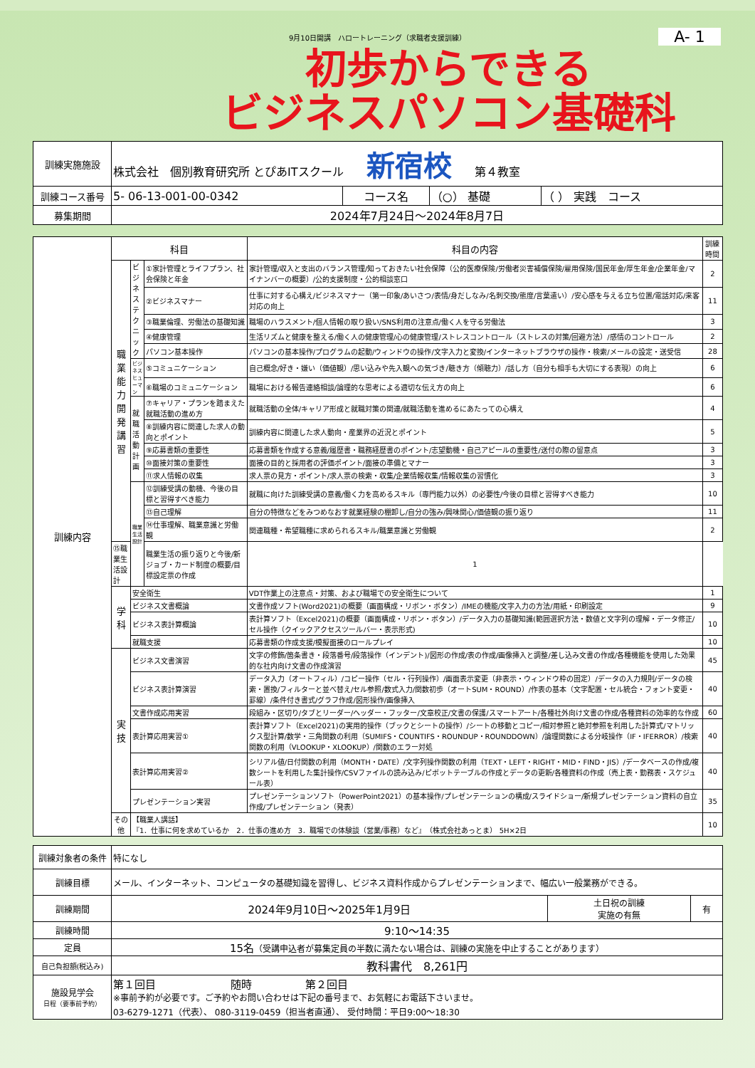9月10日開講　ハロートレーニング（求職者支援訓練）
A- 1
初歩からできる
ビジネスパソコン基礎科
| 訓練実施施設 | 株式会社 個別教育研究所 とぴあITスクール 新宿校 第４教室 | | | |
| 訓練コース番号 | 5- 06-13-001-00-0342 | コース名 | （○） 基礎 | （ ） 実践 コース |
| 募集期間 | 2024年7月24日～2024年8月7日 | | | |
| 訓練内容 | 科目 | | | 科目の内容 | 訓練時間 |
| | 職業能力開発講習 | ビジネステクニック | ①家計管理とライフプラン、社会保険と年金 | 家計管理/収入と支出のバランス管理/知っておきたい社会保障（公的医療保険/労働者災害補償保険/雇用保険/国民年金/厚生年金/企業年金/マイナンバーの概要）/公的支援制度・公的相談窓口 | 2 |
| | | | ②ビジネスマナー | 仕事に対する心構え/ビジネスマナー（第一印象/あいさつ/表情/身だしなみ/名刺交換/態度/言葉遣い）/安心感を与える立ち位置/電話対応/来客対応の向上 | 11 |
| | | | ③職業倫理、労働法の基礎知識 | 職場のハラスメント/個人情報の取り扱い/SNS利用の注意点/働く人を守る労働法 | 3 |
| | | | ④健康管理 | 生活リズムと健康を整える/働く人の健康管理/心の健康管理/ストレスコントロール（ストレスの対策/回避方法）/感情のコントロール | 2 |
| | | | パソコン基本操作 | パソコンの基本操作/プログラムの起動/ウィンドウの操作/文字入力と変換/インターネットブラウザの操作・検索/メールの設定・送受信 | 28 |
| | | ビジネスヒューマン | ⑤コミュニケーション | 自己概念/好き・嫌い（価値観）/思い込みや先入観への気づき/聴き方（傾聴力）/話し方（自分も相手も大切にする表現）の向上 | 6 |
| | | | ⑥職場のコミュニケーション | 職場における報告連絡相談/論理的な思考による適切な伝え方の向上 | 6 |
| | | 就職活動計画 | ⑦キャリア・プランを踏まえた就職活動の進め方 | 就職活動の全体/キャリア形成と就職対策の関連/就職活動を進めるにあたっての心構え | 4 |
| | | | ⑧訓練内容に関連した求人の動向とポイント | 訓練内容に関連した求人動向・産業界の近況とポイント | 5 |
| | | | ⑨応募書類の重要性 | 応募書類を作成する意義/履歴書・職務経歴書のポイント/志望動機・自己アピールの重要性/送付の際の留意点 | 3 |
| | | | ⑩面接対策の重要性 | 面接の目的と採用者の評価ポイント/面接の準備とマナー | 3 |
| | | | ⑪求人情報の収集 | 求人票の見方・ポイント/求人票の検索・収集/企業情報収集/情報収集の習慣化 | 3 |
| | | 職業生活設計 | ⑫訓練受講の動機、今後の目標と習得すべき能力 | 就職に向けた訓練受講の意義/働く力を高めるスキル（専門能力以外）の必要性/今後の目標と習得すべき能力 | 10 |
| | | | ⑬自己理解 | 自分の特徴などをみつめなおす就業経験の棚卸し/自分の強み/興味関心/価値観の振り返り | 11 |
| | | | ⑭仕事理解、職業意識と労働観 | 関連職種・希望職種に求められるスキル/職業意識と労働観 | 2 |
| | ⑮職業生活設計 | | 職業生活の振り返りと今後/新ジョブ・カード制度の概要/目標設定票の作成 | 1 | |
| | 学科 | 安全衛生 | | VDT作業上の注意点・対策、および職場での安全衛生について | 1 |
| | | ビジネス文書概論 | | 文書作成ソフト(Word2021)の概要（画面構成・リボン・ボタン）/IMEの機能/文字入力の方法/用紙・印刷設定 | 9 |
| | | ビジネス表計算概論 | | 表計算ソフト（Excel2021)の概要（画面構成・リボン・ボタン）/データ入力の基礎知識(範囲選択方法・数値と文字列の理解・データ修正/セル操作（クイックアクセスツールバー・表示形式) | 10 |
| | | 就職支援 | | 応募書類の作成支援/模擬面接のロールプレイ | 10 |
| | 実技 | ビジネス文書演習 | | 文字の修飾/箇条書き・段落番号/段落操作（インデント)/図形の作成/表の作成/画像挿入と調整/差し込み文書の作成/各種機能を使用した効果的な社内向け文書の作成演習 | 45 |
| | | ビジネス表計算演習 | | データ入力（オートフィル）/コピー操作（セル・行列操作）/画面表示変更（非表示・ウィンドウ枠の固定）/データの入力規則/データの検索・置換/フィルターと並べ替え/セル参照/数式入力/関数初歩（オートSUM・ROUND）/作表の基本（文字配置・セル統合・フォント変更・罫線）/条件付き書式/グラフ作成/図形操作/画像挿入 | 40 |
| | | 文書作成応用実習 | | 段組み・区切り/タブとリーダー/ヘッダー・フッター/文章校正/文書の保護/スマートアート/各種社外向け文書の作成/各種資料の効率的な作成 | 60 |
| | | 表計算応用実習① | | 表計算ソフト（Excel2021)の実用的操作（ブックとシートの操作）/シートの移動とコピー/相対参照と絶対参照を利用した計算式/マトリックス型計算/数学・三角関数の利用（SUMIFS・COUNTIFS・ROUNDUP・ROUNDDOWN）/論理関数による分岐操作（IF・IFERROR）/検索関数の利用（VLOOKUP・XLOOKUP）/関数のエラー対処 | 40 |
| | | 表計算応用実習② | | シリアル値/日付関数の利用（MONTH・DATE）/文字列操作関数の利用（TEXT・LEFT・RIGHT・MID・FIND・JIS）/データベースの作成/複数シートを利用した集計操作/CSVファイルの読み込み/ピボットテーブルの作成とデータの更新/各種資料の作成（売上表・勤務表・スケジュール表） | 40 |
| | | プレゼンテーション実習 | | プレゼンテーションソフト（PowerPoint2021）の基本操作/プレゼンテーションの構成/スライドショー/新規プレゼンテーション資料の自立作成/プレゼンテーション（発表） | 35 |
| | その他 | 【職業人講話】 『1．仕事に何を求めているか 2．仕事の進め方 3．職場での体験談（営業/事務）など』 （株式会社あっとま） 5H×2日 | | | 10 |
| 訓練対象者の条件 | 特になし | | |
| 訓練目標 | メール、インターネット、コンピュータの基礎知識を習得し、ビジネス資料作成からプレゼンテーションまで、幅広い一般業務ができる。 | | |
| 訓練期間 | 2024年9月10日～2025年1月9日 | 土日祝の訓練 実施の有無 | 有 |
| 訓練時間 | 9:10～14:35 | | |
| 定員 | 15名 （受講申込者が募集定員の半数に満たない場合は、訓練の実施を中止することがあります） | | |
| 自己負担額(税込み) | 教科書代 8,261円 | | |
| 施設見学会 日程（要事前予約） | 第１回目 随時 第２回目 ※事前予約が必要です。ご予約やお問い合わせは下記の番号まで、お気軽にお電話下さいませ。 03-6279-1271（代表）、 080-3119-0459（担当者直通）、 受付時間：平日9:00～18:30 | | |